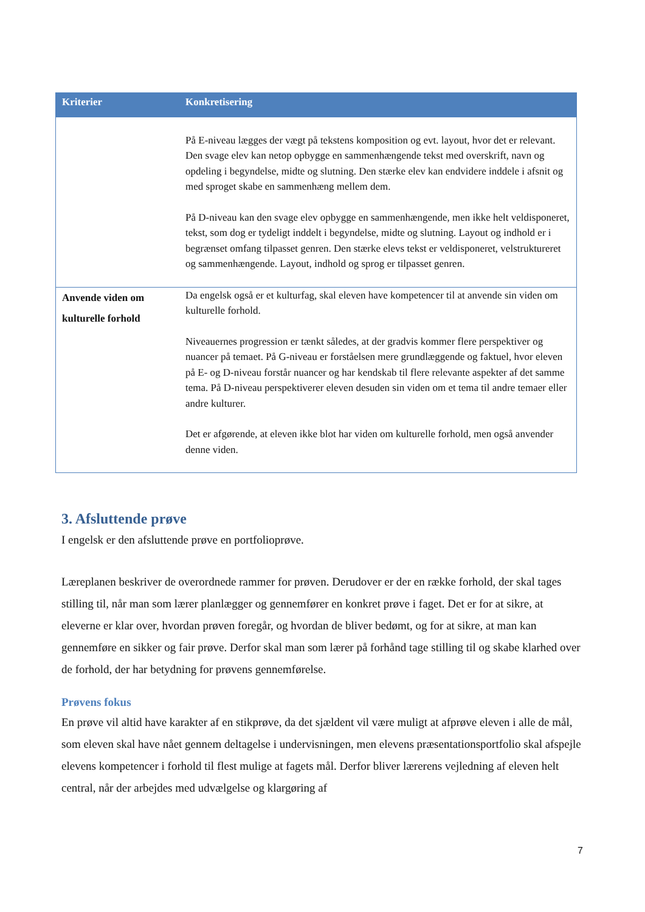| Kriterier | Konkretisering |
| --- | --- |
| | På E-niveau lægges der vægt på tekstens komposition og evt. layout, hvor det er relevant. Den svage elev kan netop opbygge en sammenhængende tekst med overskrift, navn og opdeling i begyndelse, midte og slutning. Den stærke elev kan endvidere inddele i afsnit og med sproget skabe en sammenhæng mellem dem. På D-niveau kan den svage elev opbygge en sammenhængende, men ikke helt veldisponeret, tekst, som dog er tydeligt inddelt i begyndelse, midte og slutning. Layout og indhold er i begrænset omfang tilpasset genren. Den stærke elevs tekst er veldisponeret, velstruktureret og sammenhængende. Layout, indhold og sprog er tilpasset genren. |
| Anvende viden om kulturelle forhold | Da engelsk også er et kulturfag, skal eleven have kompetencer til at anvende sin viden om kulturelle forhold. Niveauernes progression er tænkt således, at der gradvis kommer flere perspektiver og nuancer på temaet. På G-niveau er forståelsen mere grundlæggende og faktuel, hvor eleven på E- og D-niveau forstår nuancer og har kendskab til flere relevante aspekter af det samme tema. På D-niveau perspektiverer eleven desuden sin viden om et tema til andre temaer eller andre kulturer. Det er afgørende, at eleven ikke blot har viden om kulturelle forhold, men også anvender denne viden. |
3. Afsluttende prøve
I engelsk er den afsluttende prøve en portfolioprøve.
Læreplanen beskriver de overordnede rammer for prøven. Derudover er der en række forhold, der skal tages stilling til, når man som lærer planlægger og gennemfører en konkret prøve i faget. Det er for at sikre, at eleverne er klar over, hvordan prøven foregår, og hvordan de bliver bedømt, og for at sikre, at man kan gennemføre en sikker og fair prøve. Derfor skal man som lærer på forhånd tage stilling til og skabe klarhed over de forhold, der har betydning for prøvens gennemførelse.
Prøvens fokus
En prøve vil altid have karakter af en stikprøve, da det sjældent vil være muligt at afprøve eleven i alle de mål, som eleven skal have nået gennem deltagelse i undervisningen, men elevens præsentationsportfolio skal afspejle elevens kompetencer i forhold til flest mulige at fagets mål. Derfor bliver lærerens vejledning af eleven helt central, når der arbejdes med udvælgelse og klargøring af
7